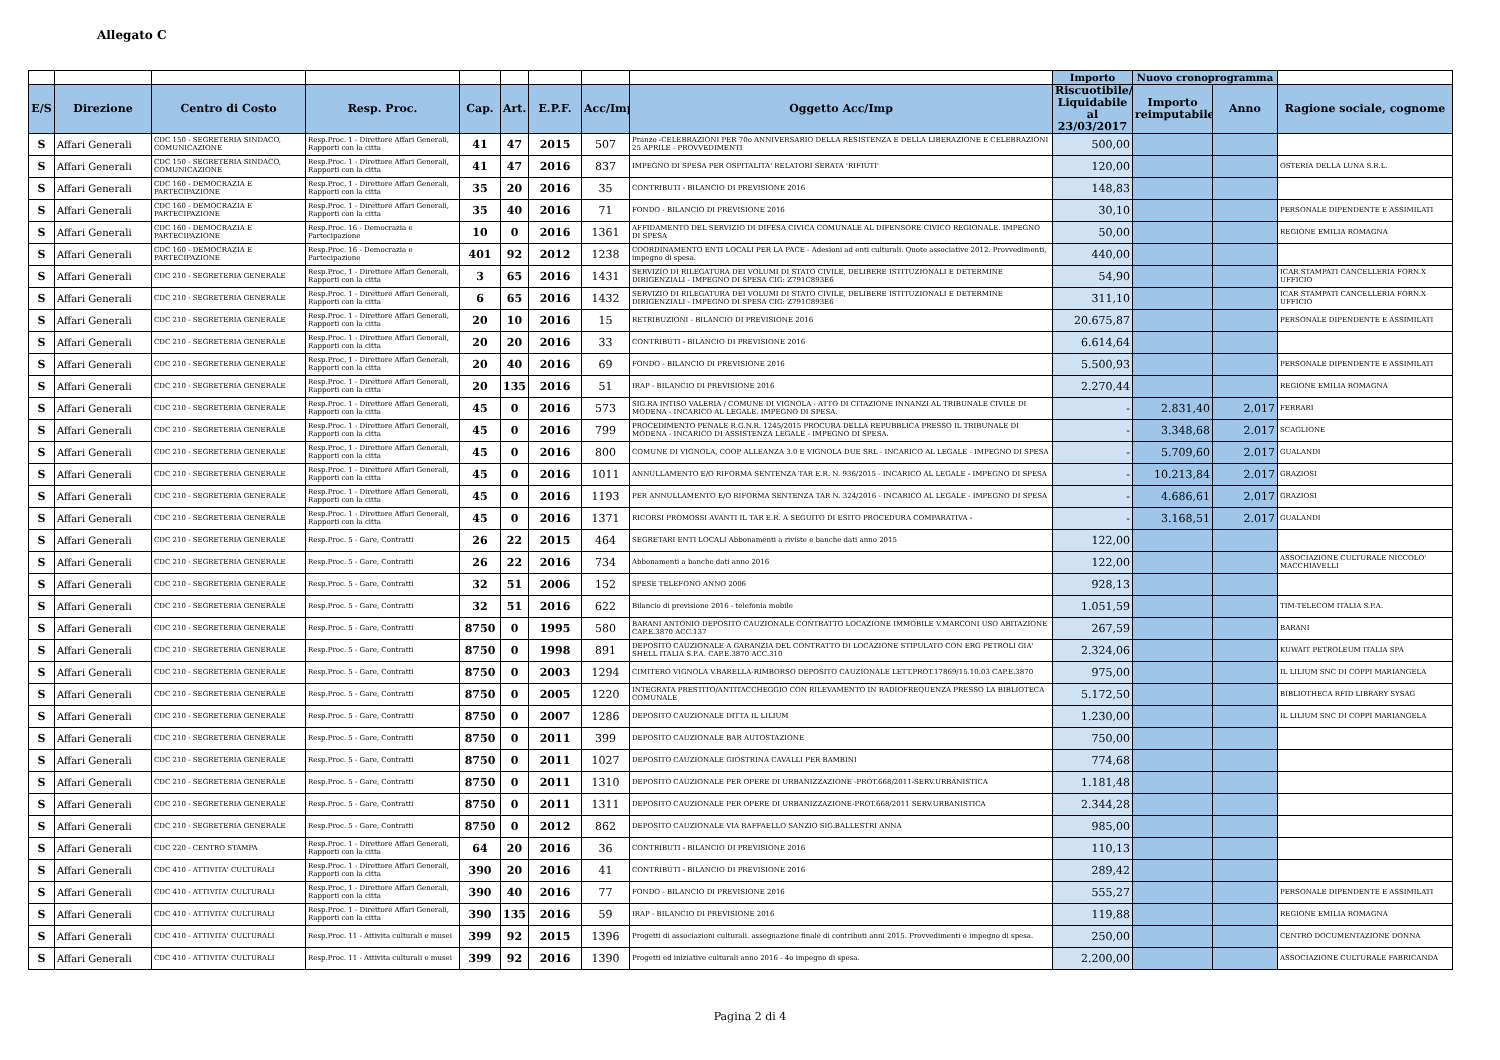Allegato C
| | | | | | | | | | Importo | Nuovo cronoprogramma | | |
| --- | --- | --- | --- | --- | --- | --- | --- | --- | --- | --- | --- | --- |
| E/S | Direzione | Centro di Costo | Resp. Proc. | Cap. | Art. | E.P.F. | Acc/Imp | Oggetto Acc/Imp | Riscuotibile/ Liquidabile al 23/03/2017 | Importo reimputabile | Anno | Ragione sociale, cognome |
| S | Affari Generali | CDC 150 - SEGRETERIA SINDACO, COMUNICAZIONE | Resp.Proc. 1 - Direttore Affari Generali, Rapporti con la citta | 41 | 47 | 2015 | 507 | Pranzo -CELEBRAZIONI PER 70o ANNIVERSARIO DELLA RESISTENZA E DELLA LIBERAZIONE E CELEBRAZIONI 25 APRILE - PROVVEDIMENTI | 500,00 | | | |
| S | Affari Generali | CDC 150 - SEGRETERIA SINDACO, COMUNICAZIONE | Resp.Proc. 1 - Direttore Affari Generali, Rapporti con la citta | 41 | 47 | 2016 | 837 | IMPEGNO DI SPESA PER OSPITALITA' RELATORI SERATA 'RIFIUTI' | 120,00 | | | OSTERIA DELLA LUNA S.R.L. |
| S | Affari Generali | CDC 160 - DEMOCRAZIA E PARTECIPAZIONE | Resp.Proc. 1 - Direttore Affari Generali, Rapporti con la citta | 35 | 20 | 2016 | 35 | CONTRIBUTI - BILANCIO DI PREVISIONE 2016 | 148,83 | | | |
| S | Affari Generali | CDC 160 - DEMOCRAZIA E PARTECIPAZIONE | Resp.Proc. 1 - Direttore Affari Generali, Rapporti con la citta | 35 | 40 | 2016 | 71 | FONDO - BILANCIO DI PREVISIONE 2016 | 30,10 | | | PERSONALE DIPENDENTE E ASSIMILATI |
| S | Affari Generali | CDC 160 - DEMOCRAZIA E PARTECIPAZIONE | Resp.Proc. 16 - Democrazia e Partecipazione | 10 | 0 | 2016 | 1361 | AFFIDAMENTO DEL SERVIZIO DI DIFESA CIVICA COMUNALE AL DIFENSORE CIVICO REGIONALE. IMPEGNO DI SPESA | 50,00 | | | REGIONE EMILIA ROMAGNA |
| S | Affari Generali | CDC 160 - DEMOCRAZIA E PARTECIPAZIONE | Resp.Proc. 16 - Democrazia e Partecipazione | 401 | 92 | 2012 | 1238 | COORDINAMENTO ENTI LOCALI PER LA PACE - Adesioni ad enti culturali. Quote associative 2012. Provvedimenti, impegno di spesa. | 440,00 | | | |
| S | Affari Generali | CDC 210 - SEGRETERIA GENERALE | Resp.Proc. 1 - Direttore Affari Generali, Rapporti con la citta | 3 | 65 | 2016 | 1431 | SERVIZIO DI RILEGATURA DEI VOLUMI DI STATO CIVILE, DELIBERE ISTITUZIONALI E DETERMINE DIRIGENZIALI - IMPEGNO DI SPESA CIG: Z791C893E6 | 54,90 | | | ICAR STAMPATI CANCELLERIA FORN.X UFFICIO |
| S | Affari Generali | CDC 210 - SEGRETERIA GENERALE | Resp.Proc. 1 - Direttore Affari Generali, Rapporti con la citta | 6 | 65 | 2016 | 1432 | SERVIZIO DI RILEGATURA DEI VOLUMI DI STATO CIVILE, DELIBERE ISTITUZIONALI E DETERMINE DIRIGENZIALI - IMPEGNO DI SPESA CIG: Z791C893E6 | 311,10 | | | ICAR STAMPATI CANCELLERIA FORN.X UFFICIO |
| S | Affari Generali | CDC 210 - SEGRETERIA GENERALE | Resp.Proc. 1 - Direttore Affari Generali, Rapporti con la citta | 20 | 10 | 2016 | 15 | RETRIBUZIONI - BILANCIO DI PREVISIONE 2016 | 20.675,87 | | | PERSONALE DIPENDENTE E ASSIMILATI |
| S | Affari Generali | CDC 210 - SEGRETERIA GENERALE | Resp.Proc. 1 - Direttore Affari Generali, Rapporti con la citta | 20 | 20 | 2016 | 33 | CONTRIBUTI - BILANCIO DI PREVISIONE 2016 | 6.614,64 | | | |
| S | Affari Generali | CDC 210 - SEGRETERIA GENERALE | Resp.Proc. 1 - Direttore Affari Generali, Rapporti con la citta | 20 | 40 | 2016 | 69 | FONDO - BILANCIO DI PREVISIONE 2016 | 5.500,93 | | | PERSONALE DIPENDENTE E ASSIMILATI |
| S | Affari Generali | CDC 210 - SEGRETERIA GENERALE | Resp.Proc. 1 - Direttore Affari Generali, Rapporti con la citta | 20 | 135 | 2016 | 51 | IRAP - BILANCIO DI PREVISIONE 2016 | 2.270,44 | | | REGIONE EMILIA ROMAGNA |
| S | Affari Generali | CDC 210 - SEGRETERIA GENERALE | Resp.Proc. 1 - Direttore Affari Generali, Rapporti con la citta | 45 | 0 | 2016 | 573 | SIG.RA INTISO VALERIA / COMUNE DI VIGNOLA - ATTO DI CITAZIONE INNANZI AL TRIBUNALE CIVILE DI MODENA - INCARICO AL LEGALE. IMPEGNO DI SPESA. | - | 2.831,40 | 2.017 | FERRARI |
| S | Affari Generali | CDC 210 - SEGRETERIA GENERALE | Resp.Proc. 1 - Direttore Affari Generali, Rapporti con la citta | 45 | 0 | 2016 | 799 | PROCEDIMENTO PENALE R.G.N.R. 1245/2015 PROCURA DELLA REPUBBLICA PRESSO IL TRIBUNALE DI MODENA - INCARICO DI ASSISTENZA LEGALE - IMPEGNO DI SPESA. | - | 3.348,68 | 2.017 | SCAGLIONE |
| S | Affari Generali | CDC 210 - SEGRETERIA GENERALE | Resp.Proc. 1 - Direttore Affari Generali, Rapporti con la citta | 45 | 0 | 2016 | 800 | COMUNE DI VIGNOLA, COOP ALLEANZA 3.0 E VIGNOLA DUE SRL - INCARICO AL LEGALE - IMPEGNO DI SPESA | - | 5.709,60 | 2.017 | GUALANDI |
| S | Affari Generali | CDC 210 - SEGRETERIA GENERALE | Resp.Proc. 1 - Direttore Affari Generali, Rapporti con la citta | 45 | 0 | 2016 | 1011 | ANNULLAMENTO E/O RIFORMA SENTENZA TAR E.R. N. 936/2015 - INCARICO AL LEGALE - IMPEGNO DI SPESA | - | 10.213,84 | 2.017 | GRAZIOSI |
| S | Affari Generali | CDC 210 - SEGRETERIA GENERALE | Resp.Proc. 1 - Direttore Affari Generali, Rapporti con la citta | 45 | 0 | 2016 | 1193 | PER ANNULLAMENTO E/O RIFORMA SENTENZA TAR N. 324/2016 - INCARICO AL LEGALE - IMPEGNO DI SPESA | - | 4.686,61 | 2.017 | GRAZIOSI |
| S | Affari Generali | CDC 210 - SEGRETERIA GENERALE | Resp.Proc. 1 - Direttore Affari Generali, Rapporti con la citta | 45 | 0 | 2016 | 1371 | RICORSI PROMOSSI AVANTI IL TAR E.R. A SEGUITO DI ESITO PROCEDURA COMPARATIVA - | - | 3.168,51 | 2.017 | GUALANDI |
| S | Affari Generali | CDC 210 - SEGRETERIA GENERALE | Resp.Proc. 5 - Gare, Contratti | 26 | 22 | 2015 | 464 | SEGRETARI ENTI LOCALI Abbonamenti a riviste e banche dati anno 2015 | 122,00 | | | |
| S | Affari Generali | CDC 210 - SEGRETERIA GENERALE | Resp.Proc. 5 - Gare, Contratti | 26 | 22 | 2016 | 734 | Abbonamenti a banche dati anno 2016 | 122,00 | | | ASSOCIAZIONE CULTURALE NICCOLO' MACCHIAVELLI |
| S | Affari Generali | CDC 210 - SEGRETERIA GENERALE | Resp.Proc. 5 - Gare, Contratti | 32 | 51 | 2006 | 152 | SPESE TELEFONO ANNO 2006 | 928,13 | | | |
| S | Affari Generali | CDC 210 - SEGRETERIA GENERALE | Resp.Proc. 5 - Gare, Contratti | 32 | 51 | 2016 | 622 | Bilancio di previsione 2016 - telefonia mobile | 1.051,59 | | | TIM-TELECOM ITALIA S.P.A. |
| S | Affari Generali | CDC 210 - SEGRETERIA GENERALE | Resp.Proc. 5 - Gare, Contratti | 8750 | 0 | 1995 | 580 | BARANI ANTONIO DEPOSITO CAUZIONALE CONTRATTO LOCAZIONE IMMOBILE V.MARCONI USO ABITAZIONE CAP.E.3870 ACC.137 | 267,59 | | | BARANI |
| S | Affari Generali | CDC 210 - SEGRETERIA GENERALE | Resp.Proc. 5 - Gare, Contratti | 8750 | 0 | 1998 | 891 | DEPOSITO CAUZIONALE A GARANZIA DEL CONTRATTO DI LOCAZIONE STIPULATO CON ERG PETROLI GIA' SHELL ITALIA S.P.A. CAP.E.3870 ACC.310 | 2.324,06 | | | KUWAIT PETROLEUM ITALIA SPA |
| S | Affari Generali | CDC 210 - SEGRETERIA GENERALE | Resp.Proc. 5 - Gare, Contratti | 8750 | 0 | 2003 | 1294 | CIMITERO VIGNOLA V.BARELLA-RIMBORSO DEPOSITO CAUZIONALE LETT.PROT.17869/15.10.03 CAP.E.3870 | 975,00 | | | IL LILIUM SNC DI COPPI MARIANGELA |
| S | Affari Generali | CDC 210 - SEGRETERIA GENERALE | Resp.Proc. 5 - Gare, Contratti | 8750 | 0 | 2005 | 1220 | INTEGRATA PRESTITO/ANTITACCHEGGIO CON RILEVAMENTO IN RADIOFREQUENZA PRESSO LA BIBLIOTECA COMUNALE | 5.172,50 | | | BIBLIOTHECA RFID LIBRARY SYSAG |
| S | Affari Generali | CDC 210 - SEGRETERIA GENERALE | Resp.Proc. 5 - Gare, Contratti | 8750 | 0 | 2007 | 1286 | DEPOSITO CAUZIONALE DITTA IL LILIUM | 1.230,00 | | | IL LILIUM SNC DI COPPI MARIANGELA |
| S | Affari Generali | CDC 210 - SEGRETERIA GENERALE | Resp.Proc. 5 - Gare, Contratti | 8750 | 0 | 2011 | 399 | DEPOSITO CAUZIONALE BAR AUTOSTAZIONE | 750,00 | | | |
| S | Affari Generali | CDC 210 - SEGRETERIA GENERALE | Resp.Proc. 5 - Gare, Contratti | 8750 | 0 | 2011 | 1027 | DEPOSITO CAUZIONALE GIOSTRINA CAVALLI PER BAMBINI | 774,68 | | | |
| S | Affari Generali | CDC 210 - SEGRETERIA GENERALE | Resp.Proc. 5 - Gare, Contratti | 8750 | 0 | 2011 | 1310 | DEPOSITO CAUZIONALE PER OPERE DI URBANIZZAZIONE -PROT.668/2011-SERV.URBANISTICA | 1.181,48 | | | |
| S | Affari Generali | CDC 210 - SEGRETERIA GENERALE | Resp.Proc. 5 - Gare, Contratti | 8750 | 0 | 2011 | 1311 | DEPOSITO CAUZIONALE PER OPERE DI URBANIZZAZIONE-PROT.668/2011 SERV.URBANISTICA | 2.344,28 | | | |
| S | Affari Generali | CDC 210 - SEGRETERIA GENERALE | Resp.Proc. 5 - Gare, Contratti | 8750 | 0 | 2012 | 862 | DEPOSITO CAUZIONALE VIA RAFFAELLO SANZIO SIG.BALLESTRI ANNA | 985,00 | | | |
| S | Affari Generali | CDC 220 - CENTRO STAMPA | Resp.Proc. 1 - Direttore Affari Generali, Rapporti con la citta | 64 | 20 | 2016 | 36 | CONTRIBUTI - BILANCIO DI PREVISIONE 2016 | 110,13 | | | |
| S | Affari Generali | CDC 410 - ATTIVITA' CULTURALI | Resp.Proc. 1 - Direttore Affari Generali, Rapporti con la citta | 390 | 20 | 2016 | 41 | CONTRIBUTI - BILANCIO DI PREVISIONE 2016 | 289,42 | | | |
| S | Affari Generali | CDC 410 - ATTIVITA' CULTURALI | Resp.Proc. 1 - Direttore Affari Generali, Rapporti con la citta | 390 | 40 | 2016 | 77 | FONDO - BILANCIO DI PREVISIONE 2016 | 555,27 | | | PERSONALE DIPENDENTE E ASSIMILATI |
| S | Affari Generali | CDC 410 - ATTIVITA' CULTURALI | Resp.Proc. 1 - Direttore Affari Generali, Rapporti con la citta | 390 | 135 | 2016 | 59 | IRAP - BILANCIO DI PREVISIONE 2016 | 119,88 | | | REGIONE EMILIA ROMAGNA |
| S | Affari Generali | CDC 410 - ATTIVITA' CULTURALI | Resp.Proc. 11 - Attivita culturali e musei | 399 | 92 | 2015 | 1396 | Progetti di associazioni culturali. assegnazione finale di contributi anni 2015. Provvedimenti e impegno di spesa. | 250,00 | | | CENTRO DOCUMENTAZIONE DONNA |
| S | Affari Generali | CDC 410 - ATTIVITA' CULTURALI | Resp.Proc. 11 - Attivita culturali e musei | 399 | 92 | 2016 | 1390 | Progetti ed iniziative culturali anno 2016 - 4o impegno di spesa. | 2.200,00 | | | ASSOCIAZIONE CULTURALE FABRICANDA |
Pagina 2 di 4